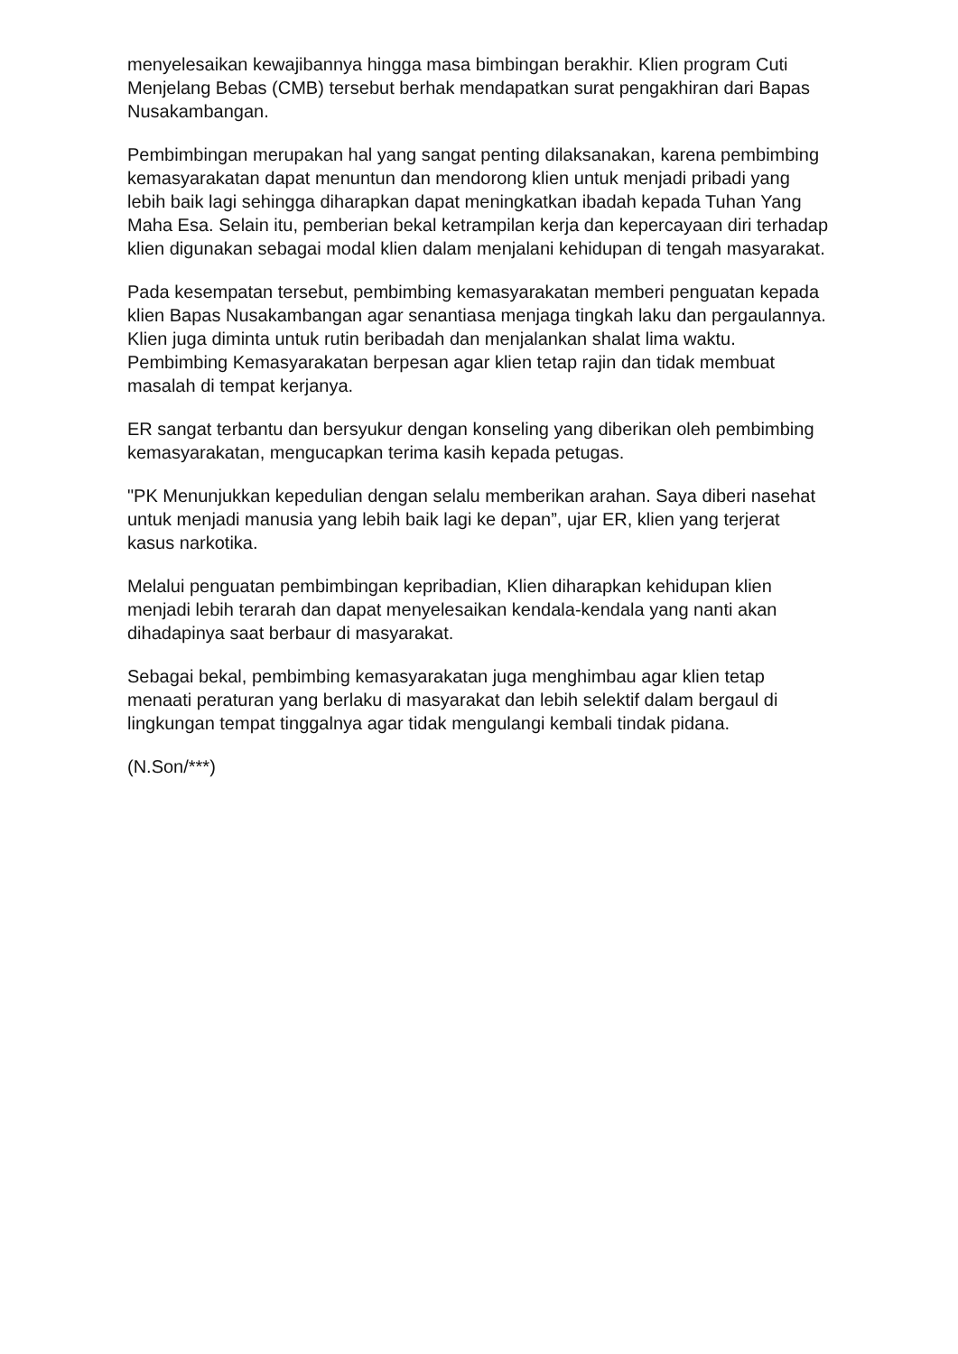menyelesaikan kewajibannya hingga masa bimbingan berakhir. Klien program Cuti Menjelang Bebas (CMB) tersebut berhak mendapatkan surat pengakhiran dari Bapas Nusakambangan.
Pembimbingan merupakan hal yang sangat penting dilaksanakan, karena pembimbing kemasyarakatan dapat menuntun dan mendorong klien untuk menjadi pribadi yang lebih baik lagi sehingga diharapkan dapat meningkatkan ibadah kepada Tuhan Yang Maha Esa. Selain itu, pemberian bekal ketrampilan kerja dan kepercayaan diri terhadap klien digunakan sebagai modal klien dalam menjalani kehidupan di tengah masyarakat.
Pada kesempatan tersebut, pembimbing kemasyarakatan memberi penguatan kepada klien Bapas Nusakambangan agar senantiasa menjaga tingkah laku dan pergaulannya. Klien juga diminta untuk rutin beribadah dan menjalankan shalat lima waktu. Pembimbing Kemasyarakatan berpesan agar klien tetap rajin dan tidak membuat masalah di tempat kerjanya.
ER sangat terbantu dan bersyukur dengan konseling yang diberikan oleh pembimbing kemasyarakatan, mengucapkan terima kasih kepada petugas.
"PK Menunjukkan kepedulian dengan selalu memberikan arahan. Saya diberi nasehat untuk menjadi manusia yang lebih baik lagi ke depan”, ujar ER, klien yang terjerat kasus narkotika.
Melalui penguatan pembimbingan kepribadian, Klien diharapkan kehidupan klien menjadi lebih terarah dan dapat menyelesaikan kendala-kendala yang nanti akan dihadapinya saat berbaur di masyarakat.
Sebagai bekal, pembimbing kemasyarakatan juga menghimbau agar klien tetap menaati peraturan yang berlaku di masyarakat dan lebih selektif dalam bergaul di lingkungan tempat tinggalnya agar tidak mengulangi kembali tindak pidana.
(N.Son/***)